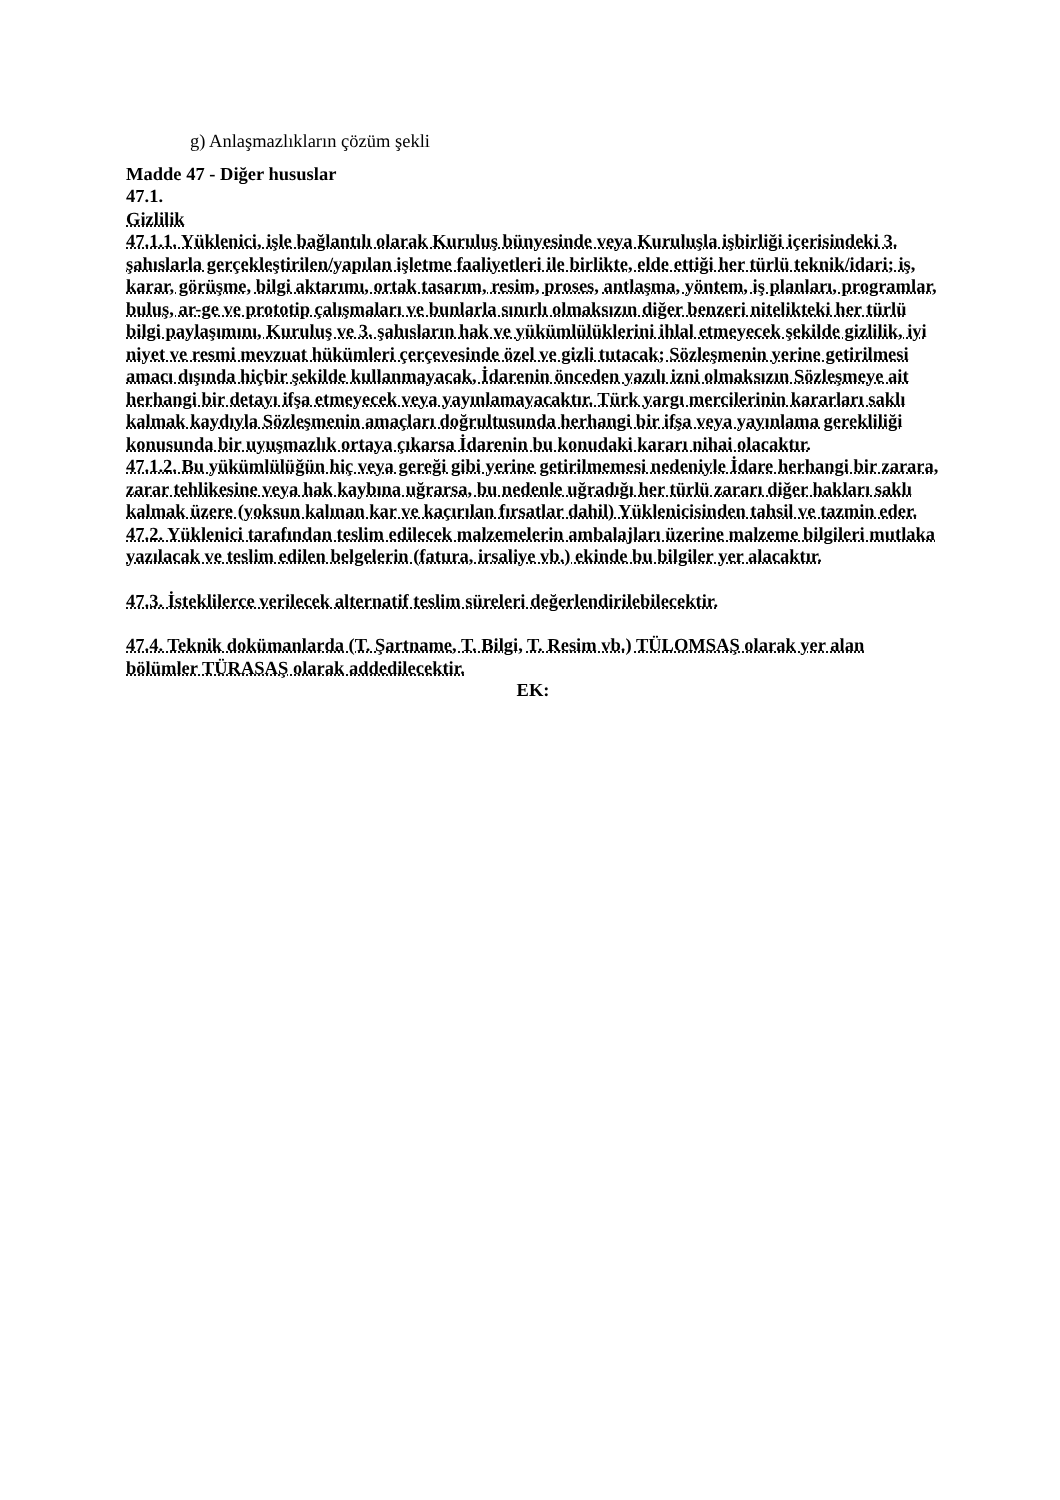g) Anlaşmazlıkların çözüm şekli
Madde 47 - Diğer hususlar
47.1.
Gizlilik
47.1.1. Yüklenici, işle bağlantılı olarak Kuruluş bünyesinde veya Kuruluşla işbirliği içerisindeki 3. şahıslarla gerçekleştirilen/yapılan işletme faaliyetleri ile birlikte, elde ettiği her türlü teknik/idari; iş, karar, görüşme, bilgi aktarımı, ortak tasarım, resim, proses, antlaşma, yöntem, iş planları, programlar, buluş, ar-ge ve prototip çalışmaları ve bunlarla sınırlı olmaksızın diğer benzeri nitelikteki her türlü bilgi paylaşımını, Kuruluş ve 3. şahısların hak ve yükümlülüklerini ihlal etmeyecek şekilde gizlilik, iyi niyet ve resmi mevzuat hükümleri çerçevesinde özel ve gizli tutacak; Sözleşmenin yerine getirilmesi amacı dışında hiçbir şekilde kullanmayacak, İdarenin önceden yazılı izni olmaksızın Sözleşmeye ait herhangi bir detayı ifşa etmeyecek veya yayınlamayacaktır. Türk yargı mercilerinin kararları saklı kalmak kaydıyla Sözleşmenin amaçları doğrultusunda herhangi bir ifşa veya yayınlama gerekliliği konusunda bir uyuşmazlık ortaya çıkarsa İdarenin bu konudaki kararı nihai olacaktır.
47.1.2. Bu yükümlülüğün hiç veya gereği gibi yerine getirilmemesi nedeniyle İdare herhangi bir zarara, zarar tehlikesine veya hak kaybına uğrarsa, bu nedenle uğradığı her türlü zararı diğer hakları saklı kalmak üzere (yoksun kalınan kar ve kaçırılan fırsatlar dahil) Yüklenicisinden tahsil ve tazmin eder.
47.2. Yüklenici tarafından teslim edilecek malzemelerin ambalajları üzerine malzeme bilgileri mutlaka yazılacak ve teslim edilen belgelerin (fatura, irsaliye vb.) ekinde bu bilgiler yer alacaktır.
47.3. İsteklilerce verilecek alternatif teslim süreleri değerlendirilebilecektir.
47.4. Teknik dokümanlarda (T. Şartname, T. Bilgi, T. Resim vb.) TÜLOMSAŞ olarak yer alan bölümler TÜRASAŞ olarak addedilecektir.
EK: